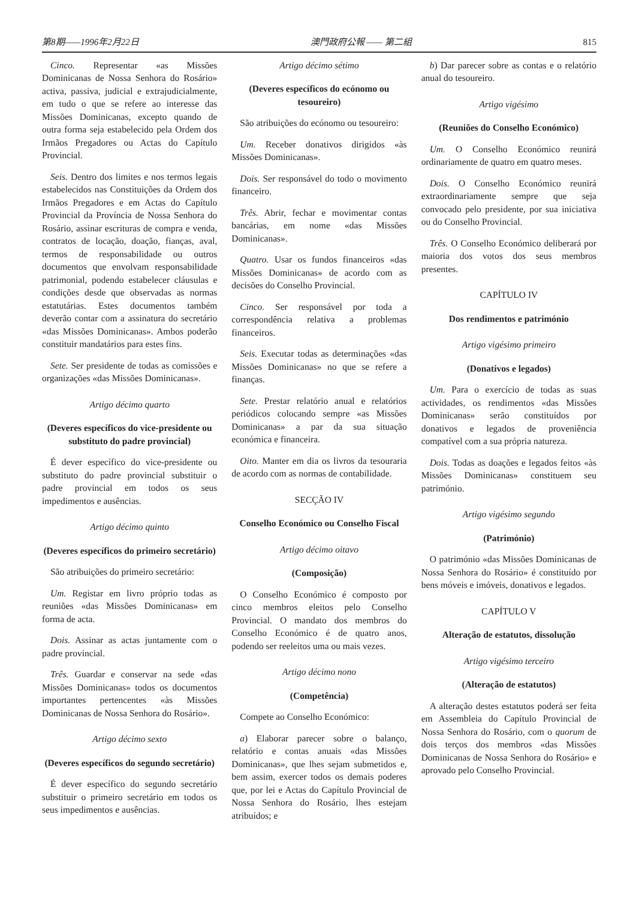第8期——1996年2月22日 澳門政府公報 —— 第二組 815
Cinco. Representar «as Missões Dominicanas de Nossa Senhora do Rosário» activa, passiva, judicial e extrajudicialmente, em tudo o que se refere ao interesse das Missões Dominicanas, excepto quando de outra forma seja estabelecido pela Ordem dos Irmãos Pregadores ou Actas do Capítulo Provincial.
Seis. Dentro dos limites e nos termos legais estabelecidos nas Constituições da Ordem dos Irmãos Pregadores e em Actas do Capítulo Provincial da Província de Nossa Senhora do Rosário, assinar escrituras de compra e venda, contratos de locação, doação, fianças, aval, termos de responsabilidade ou outros documentos que envolvam responsabilidade patrimonial, podendo estabelecer cláusulas e condições desde que observadas as normas estatutárias. Estes documentos também deverão contar com a assinatura do secretário «das Missões Dominicanas». Ambos poderão constituir mandatários para estes fins.
Sete. Ser presidente de todas as comissões e organizações «das Missões Dominicanas».
Artigo décimo quarto
(Deveres específicos do vice-presidente ou substituto do padre provincial)
É dever específico do vice-presidente ou substituto do padre provincial substituir o padre provincial em todos os seus impedimentos e ausências.
Artigo décimo quinto
(Deveres específicos do primeiro secretário)
São atribuições do primeiro secretário:
Um. Registar em livro próprio todas as reuniões «das Missões Dominicanas» em forma de acta.
Dois. Assinar as actas juntamente com o padre provincial.
Três. Guardar e conservar na sede «das Missões Dominicanas» todos os documentos importantes pertencentes «às Missões Dominicanas de Nossa Senhora do Rosário».
Artigo décimo sexto
(Deveres específicos do segundo secretário)
É dever específico do segundo secretário substituir o primeiro secretário em todos os seus impedimentos e ausências.
Artigo décimo sétimo
(Deveres específicos do ecónomo ou tesoureiro)
São atribuições do ecónomo ou tesoureiro:
Um. Receber donativos dirigidos «às Missões Dominicanas».
Dois. Ser responsável do todo o movimento financeiro.
Três. Abrir, fechar e movimentar contas bancárias, em nome «das Missões Dominicanas».
Quatro. Usar os fundos financeiros «das Missões Dominicanas» de acordo com as decisões do Conselho Provincial.
Cinco. Ser responsável por toda a correspondência relativa a problemas financeiros.
Seis. Executar todas as determinações «das Missões Dominicanas» no que se refere a finanças.
Sete. Prestar relatório anual e relatórios periódicos colocando sempre «as Missões Dominicanas» a par da sua situação económica e financeira.
Oito. Manter em dia os livros da tesouraria de acordo com as normas de contabilidade.
SECÇÃO IV
Conselho Económico ou Conselho Fiscal
Artigo décimo oitavo
(Composição)
O Conselho Económico é composto por cinco membros eleitos pelo Conselho Provincial. O mandato dos membros do Conselho Económico é de quatro anos, podendo ser reeleitos uma ou mais vezes.
Artigo décimo nono
(Competência)
Compete ao Conselho Económico:
a) Elaborar parecer sobre o balanço, relatório e contas anuais «das Missões Dominicanas», que lhes sejam submetidos e, bem assim, exercer todos os demais poderes que, por lei e Actas do Capítulo Provincial de Nossa Senhora do Rosário, lhes estejam atribuídos; e
b) Dar parecer sobre as contas e o relatório anual do tesoureiro.
Artigo vigésimo
(Reuniões do Conselho Económico)
Um. O Conselho Económico reunirá ordinariamente de quatro em quatro meses.
Dois. O Conselho Económico reunirá extraordinariamente sempre que seja convocado pelo presidente, por sua iniciativa ou do Conselho Provincial.
Três. O Conselho Económico deliberará por maioria dos votos dos seus membros presentes.
CAPÍTULO IV
Dos rendimentos e património
Artigo vigésimo primeiro
(Donativos e legados)
Um. Para o exercício de todas as suas actividades, os rendimentos «das Missões Dominicanas» serão constituídos por donativos e legados de proveniência compatível com a sua própria natureza.
Dois. Todas as doações e legados feitos «às Missões Dominicanas» constituem seu património.
Artigo vigésimo segundo
(Património)
O património «das Missões Dominicanas de Nossa Senhora do Rosário» é constituído por bens móveis e imóveis, donativos e legados.
CAPÍTULO V
Alteração de estatutos, dissolução
Artigo vigésimo terceiro
(Alteração de estatutos)
A alteração destes estatutos poderá ser feita em Assembleia do Capítulo Provincial de Nossa Senhora do Rosário, com o quorum de dois terços dos membros «das Missões Dominicanas de Nossa Senhora do Rosário» e aprovado pelo Conselho Provincial.